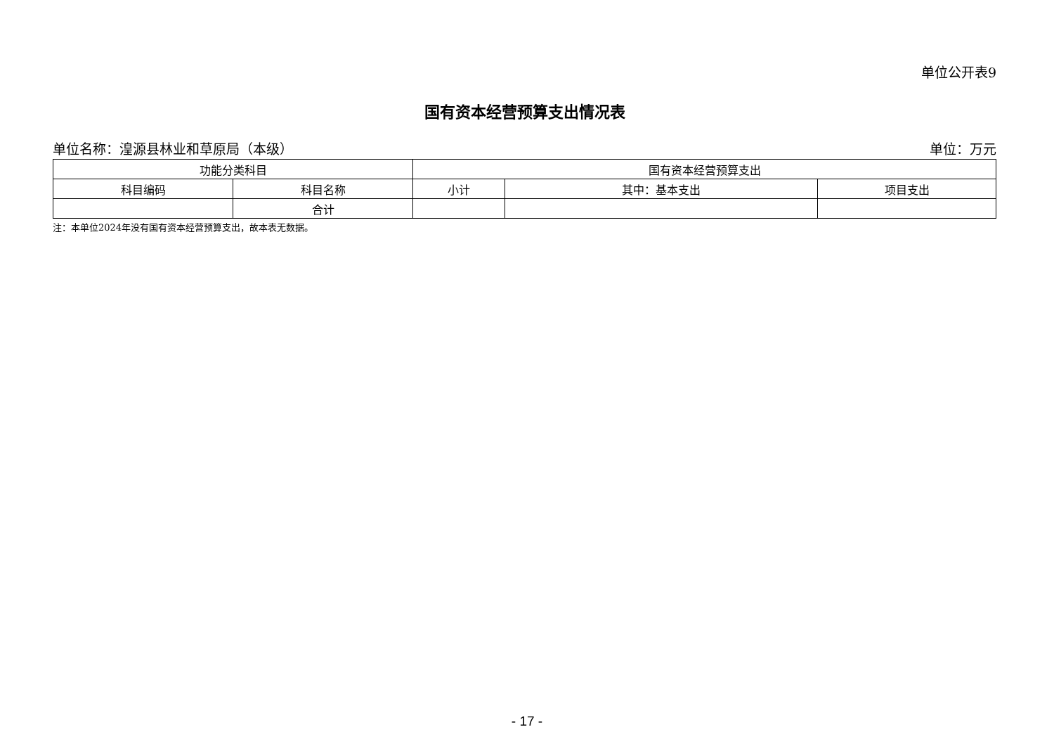单位公开表9
国有资本经营预算支出情况表
单位名称：湟源县林业和草原局（本级） 单位：万元
| 功能分类科目 | | 国有资本经营预算支出 | | |
| --- | --- | --- | --- | --- |
| 科目编码 | 科目名称 | 小计 | 其中：基本支出 | 项目支出 |
| | 合计 | | | |
注：本单位2024年没有国有资本经营预算支出，故本表无数据。
- 17 -